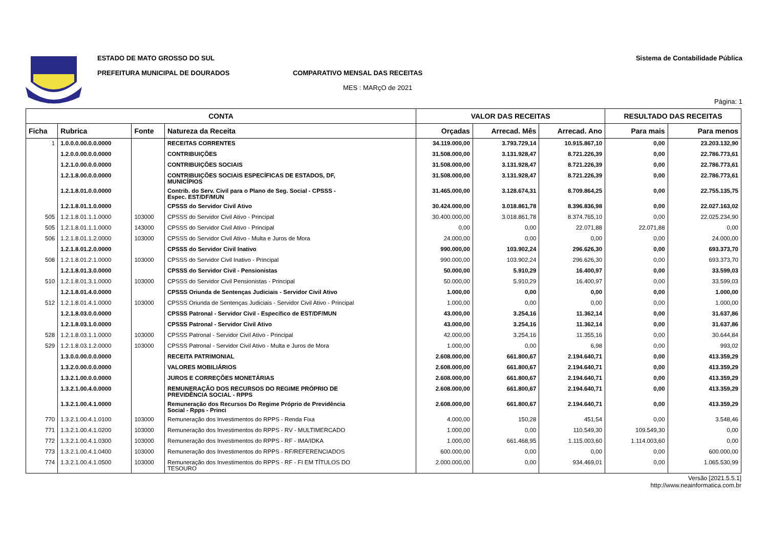ESTADO DE MATO GROSSO DO SUL
PREFEITURA MUNICIPAL DE DOURADOS COMPARATIVO MENSAL DAS RECEITAS
MES : MARçO de 2021
Sistema de Contabilidade Pública
Página: 1
| CONTA | | | | VALOR DAS RECEITAS | | | RESULTADO DAS RECEITAS | |
| --- | --- | --- | --- | --- | --- | --- | --- | --- |
| Ficha | Rubrica | Fonte | Natureza da Receita | Orçadas | Arrecad. Mês | Arrecad. Ano | Para mais | Para menos |
| 1 | 1.0.0.0.00.0.0.0000 | | RECEITAS CORRENTES | 34.119.000,00 | 3.793.729,14 | 10.915.867,10 | 0,00 | 23.203.132,90 |
| | 1.2.0.0.00.0.0.0000 | | CONTRIBUIÇÕES | 31.508.000,00 | 3.131.928,47 | 8.721.226,39 | 0,00 | 22.786.773,61 |
| | 1.2.1.0.00.0.0.0000 | | CONTRIBUIÇÕES SOCIAIS | 31.508.000,00 | 3.131.928,47 | 8.721.226,39 | 0,00 | 22.786.773,61 |
| | 1.2.1.8.00.0.0.0000 | | CONTRIBUIÇÕES SOCIAIS ESPECÍFICAS DE ESTADOS, DF, MUNICÍPIOS | 31.508.000,00 | 3.131.928,47 | 8.721.226,39 | 0,00 | 22.786.773,61 |
| | 1.2.1.8.01.0.0.0000 | | Contrib. do Serv. Civil para o Plano de Seg. Social - CPSSS - Espec. EST/DF/MUN | 31.465.000,00 | 3.128.674,31 | 8.709.864,25 | 0,00 | 22.755.135,75 |
| | 1.2.1.8.01.1.0.0000 | | CPSSS do Servidor Civil Ativo | 30.424.000,00 | 3.018.861,78 | 8.396.836,98 | 0,00 | 22.027.163,02 |
| 505 | 1.2.1.8.01.1.1.0000 | 103000 | CPSSS do Servidor Civil Ativo - Principal | 30.400.000,00 | 3.018.861,78 | 8.374.765,10 | 0,00 | 22.025.234,90 |
| 505 | 1.2.1.8.01.1.1.0000 | 143000 | CPSSS do Servidor Civil Ativo - Principal | 0,00 | 0,00 | 22.071,88 | 22.071,88 | 0,00 |
| 506 | 1.2.1.8.01.1.2.0000 | 103000 | CPSSS do Servidor Civil Ativo - Multa e Juros de Mora | 24.000,00 | 0,00 | 0,00 | 0,00 | 24.000,00 |
| | 1.2.1.8.01.2.0.0000 | | CPSSS do Servidor Civil Inativo | 990.000,00 | 103.902,24 | 296.626,30 | 0,00 | 693.373,70 |
| 508 | 1.2.1.8.01.2.1.0000 | 103000 | CPSSS do Servidor Civil Inativo - Principal | 990.000,00 | 103.902,24 | 296.626,30 | 0,00 | 693.373,70 |
| | 1.2.1.8.01.3.0.0000 | | CPSSS do Servidor Civil - Pensionistas | 50.000,00 | 5.910,29 | 16.400,97 | 0,00 | 33.599,03 |
| 510 | 1.2.1.8.01.3.1.0000 | 103000 | CPSSS do Servidor Civil Pensionistas - Principal | 50.000,00 | 5.910,29 | 16.400,97 | 0,00 | 33.599,03 |
| | 1.2.1.8.01.4.0.0000 | | CPSSS Oriunda de Sentenças Judiciais - Servidor Civil Ativo | 1.000,00 | 0,00 | 0,00 | 0,00 | 1.000,00 |
| 512 | 1.2.1.8.01.4.1.0000 | 103000 | CPSSS Oriunda de Sentenças Judiciais - Servidor Civil Ativo - Principal | 1.000,00 | 0,00 | 0,00 | 0,00 | 1.000,00 |
| | 1.2.1.8.03.0.0.0000 | | CPSSS Patronal - Servidor Civil - Específico de EST/DF/MUN | 43.000,00 | 3.254,16 | 11.362,14 | 0,00 | 31.637,86 |
| | 1.2.1.8.03.1.0.0000 | | CPSSS Patronal - Servidor Civil Ativo | 43.000,00 | 3.254,16 | 11.362,14 | 0,00 | 31.637,86 |
| 528 | 1.2.1.8.03.1.1.0000 | 103000 | CPSSS Patronal - Servidor Civil Ativo - Principal | 42.000,00 | 3.254,16 | 11.355,16 | 0,00 | 30.644,84 |
| 529 | 1.2.1.8.03.1.2.0000 | 103000 | CPSSS Patronal - Servidor Civil Ativo - Multa e Juros de Mora | 1.000,00 | 0,00 | 6,98 | 0,00 | 993,02 |
| | 1.3.0.0.00.0.0.0000 | | RECEITA PATRIMONIAL | 2.608.000,00 | 661.800,67 | 2.194.640,71 | 0,00 | 413.359,29 |
| | 1.3.2.0.00.0.0.0000 | | VALORES MOBILIÁRIOS | 2.608.000,00 | 661.800,67 | 2.194.640,71 | 0,00 | 413.359,29 |
| | 1.3.2.1.00.0.0.0000 | | JUROS E CORREÇÕES MONETÁRIAS | 2.608.000,00 | 661.800,67 | 2.194.640,71 | 0,00 | 413.359,29 |
| | 1.3.2.1.00.4.0.0000 | | REMUNERAÇÃO DOS RECURSOS DO REGIME PRÓPRIO DE PREVIDÊNCIA SOCIAL - RPPS | 2.608.000,00 | 661.800,67 | 2.194.640,71 | 0,00 | 413.359,29 |
| | 1.3.2.1.00.4.1.0000 | | Remuneração dos Recursos Do Regime Próprio de Previdência Social - Rpps - Princi | 2.608.000,00 | 661.800,67 | 2.194.640,71 | 0,00 | 413.359,29 |
| 770 | 1.3.2.1.00.4.1.0100 | 103000 | Remuneração dos Investimentos do RPPS - Renda Fixa | 4.000,00 | 150,28 | 451,54 | 0,00 | 3.548,46 |
| 771 | 1.3.2.1.00.4.1.0200 | 103000 | Remuneração dos Investimentos do RPPS - RV - MULTIMERCADO | 1.000,00 | 0,00 | 110.549,30 | 109.549,30 | 0,00 |
| 772 | 1.3.2.1.00.4.1.0300 | 103000 | Remuneração dos Investimentos do RPPS - RF - IMA/IDKA | 1.000,00 | 661.468,95 | 1.115.003,60 | 1.114.003,60 | 0,00 |
| 773 | 1.3.2.1.00.4.1.0400 | 103000 | Remuneração dos Investimentos do RPPS - RF/REFERENCIADOS | 600.000,00 | 0,00 | 0,00 | 0,00 | 600.000,00 |
| 774 | 1.3.2.1.00.4.1.0500 | 103000 | Remuneração dos Investimentos do RPPS - RF - FI EM TÍTULOS DO TESOURO | 2.000.000,00 | 0,00 | 934.469,01 | 0,00 | 1.065.530,99 |
Versão [2021.5.5.1]
http://www.neainformatica.com.br